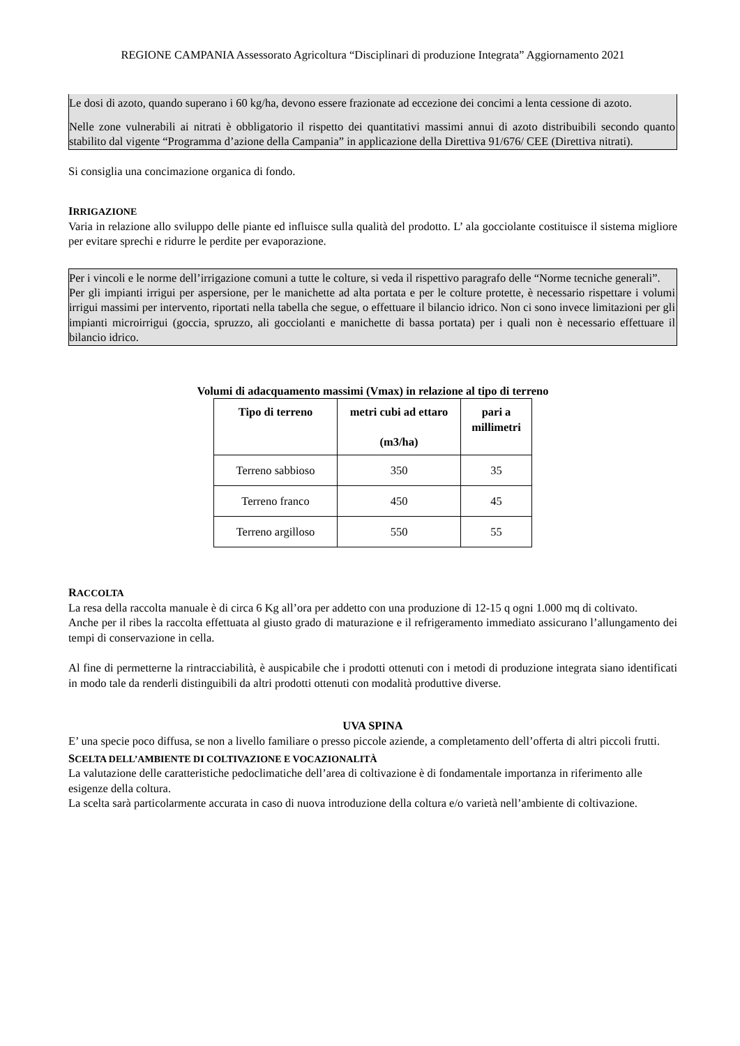REGIONE CAMPANIA Assessorato Agricoltura “Disciplinari di produzione Integrata” Aggiornamento 2021
Le dosi di azoto, quando superano i 60 kg/ha, devono essere frazionate ad eccezione dei concimi a lenta cessione di azoto.
Nelle zone vulnerabili ai nitrati è obbligatorio il rispetto dei quantitativi massimi annui di azoto distribuibili secondo quanto stabilito dal vigente “Programma d’azione della Campania” in applicazione della Direttiva 91/676/ CEE (Direttiva nitrati).
Si consiglia una concimazione organica di fondo.
IRRIGAZIONE
Varia in relazione allo sviluppo delle piante ed influisce sulla qualità del prodotto. L’ ala gocciolante costituisce il sistema migliore per evitare sprechi e ridurre le perdite per evaporazione.
Per i vincoli e le norme dell’irrigazione comuni a tutte le colture, si veda il rispettivo paragrafo delle “Norme tecniche generali”.
Per gli impianti irrigui per aspersione, per le manichette ad alta portata e per le colture protette, è necessario rispettare i volumi irrigui massimi per intervento, riportati nella tabella che segue, o effettuare il bilancio idrico. Non ci sono invece limitazioni per gli impianti microirrigui (goccia, spruzzo, ali gocciolanti e manichette di bassa portata) per i quali non è necessario effettuare il bilancio idrico.
Volumi di adacquamento massimi (Vmax) in relazione al tipo di terreno
| Tipo di terreno | metri cubi ad ettaro (m3/ha) | pari a millimetri |
| --- | --- | --- |
| Terreno sabbioso | 350 | 35 |
| Terreno franco | 450 | 45 |
| Terreno argilloso | 550 | 55 |
RACCOLTA
La resa della raccolta manuale è di circa 6 Kg all’ora per addetto con una produzione di 12-15 q ogni 1.000 mq di coltivato.
Anche per il ribes la raccolta effettuata al giusto grado di maturazione e il refrigeramento immediato assicurano l’allungamento dei tempi di conservazione in cella.
Al fine di permetterne la rintracciabilità, è auspicabile che i prodotti ottenuti con i metodi di produzione integrata siano identificati in modo tale da renderli distinguibili da altri prodotti ottenuti con modalità produttive diverse.
UVA SPINA
E’ una specie poco diffusa, se non a livello familiare o presso piccole aziende, a completamento dell’offerta di altri piccoli frutti.
SCELTA DELL’AMBIENTE DI COLTIVAZIONE E VOCAZIONALITÀ
La valutazione delle caratteristiche pedoclimatiche dell’area di coltivazione è di fondamentale importanza in riferimento alle esigenze della coltura.
La scelta sarà particolarmente accurata in caso di nuova introduzione della coltura e/o varietà nell’ambiente di coltivazione.